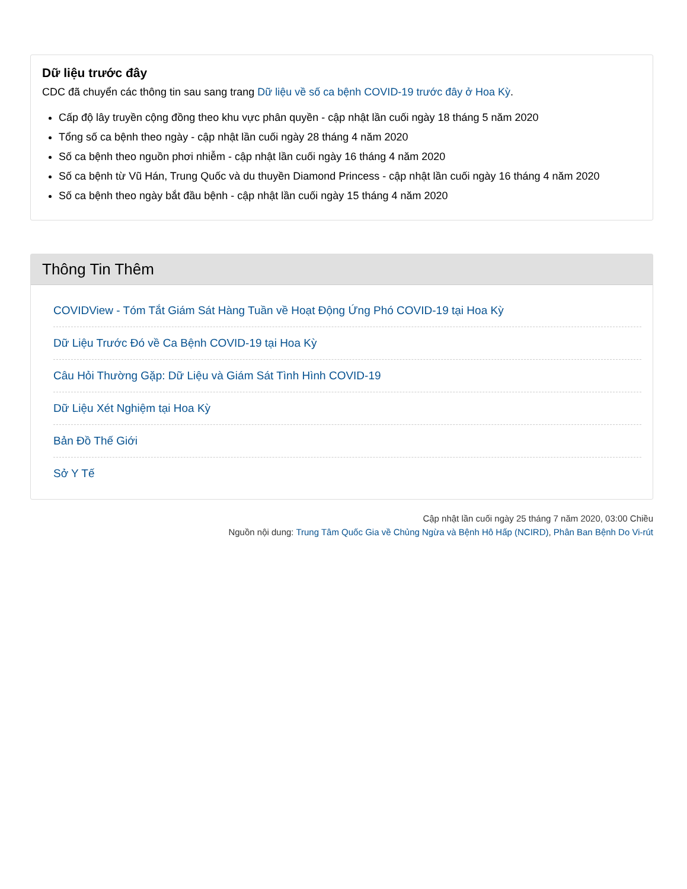Dữ liệu trước đây
CDC đã chuyển các thông tin sau sang trang Dữ liệu về số ca bệnh COVID-19 trước đây ở Hoa Kỳ.
Cấp độ lây truyền cộng đồng theo khu vực phân quyền - cập nhật lần cuối ngày 18 tháng 5 năm 2020
Tổng số ca bệnh theo ngày - cập nhật lần cuối ngày 28 tháng 4 năm 2020
Số ca bệnh theo nguồn phơi nhiễm - cập nhật lần cuối ngày 16 tháng 4 năm 2020
Số ca bệnh từ Vũ Hán, Trung Quốc và du thuyền Diamond Princess - cập nhật lần cuối ngày 16 tháng 4 năm 2020
Số ca bệnh theo ngày bắt đầu bệnh - cập nhật lần cuối ngày 15 tháng 4 năm 2020
Thông Tin Thêm
COVIDView - Tóm Tắt Giám Sát Hàng Tuần về Hoạt Động Ứng Phó COVID-19 tại Hoa Kỳ
Dữ Liệu Trước Đó về Ca Bệnh COVID-19 tại Hoa Kỳ
Câu Hỏi Thường Gặp: Dữ Liệu và Giám Sát Tình Hình COVID-19
Dữ Liệu Xét Nghiệm tại Hoa Kỳ
Bản Đồ Thế Giới
Sở Y Tế
Cập nhật lần cuối ngày 25 tháng 7 năm 2020, 03:00 Chiều
Nguồn nội dung: Trung Tâm Quốc Gia về Chủng Ngừa và Bệnh Hô Hấp (NCIRD), Phân Ban Bệnh Do Vi-rút